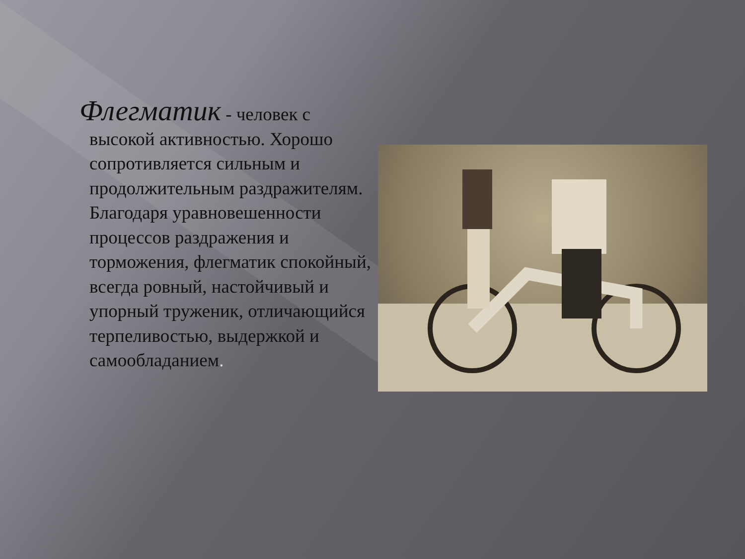Флегматик - человек с высокой активностью. Хорошо сопротивляется сильным и продолжительным раздражителям. Благодаря уравновешенности процессов раздражения и торможения, флегматик спокойный, всегда ровный, настойчивый и упорный труженик, отличающийся терпеливостью, выдержкой и самообладанием.